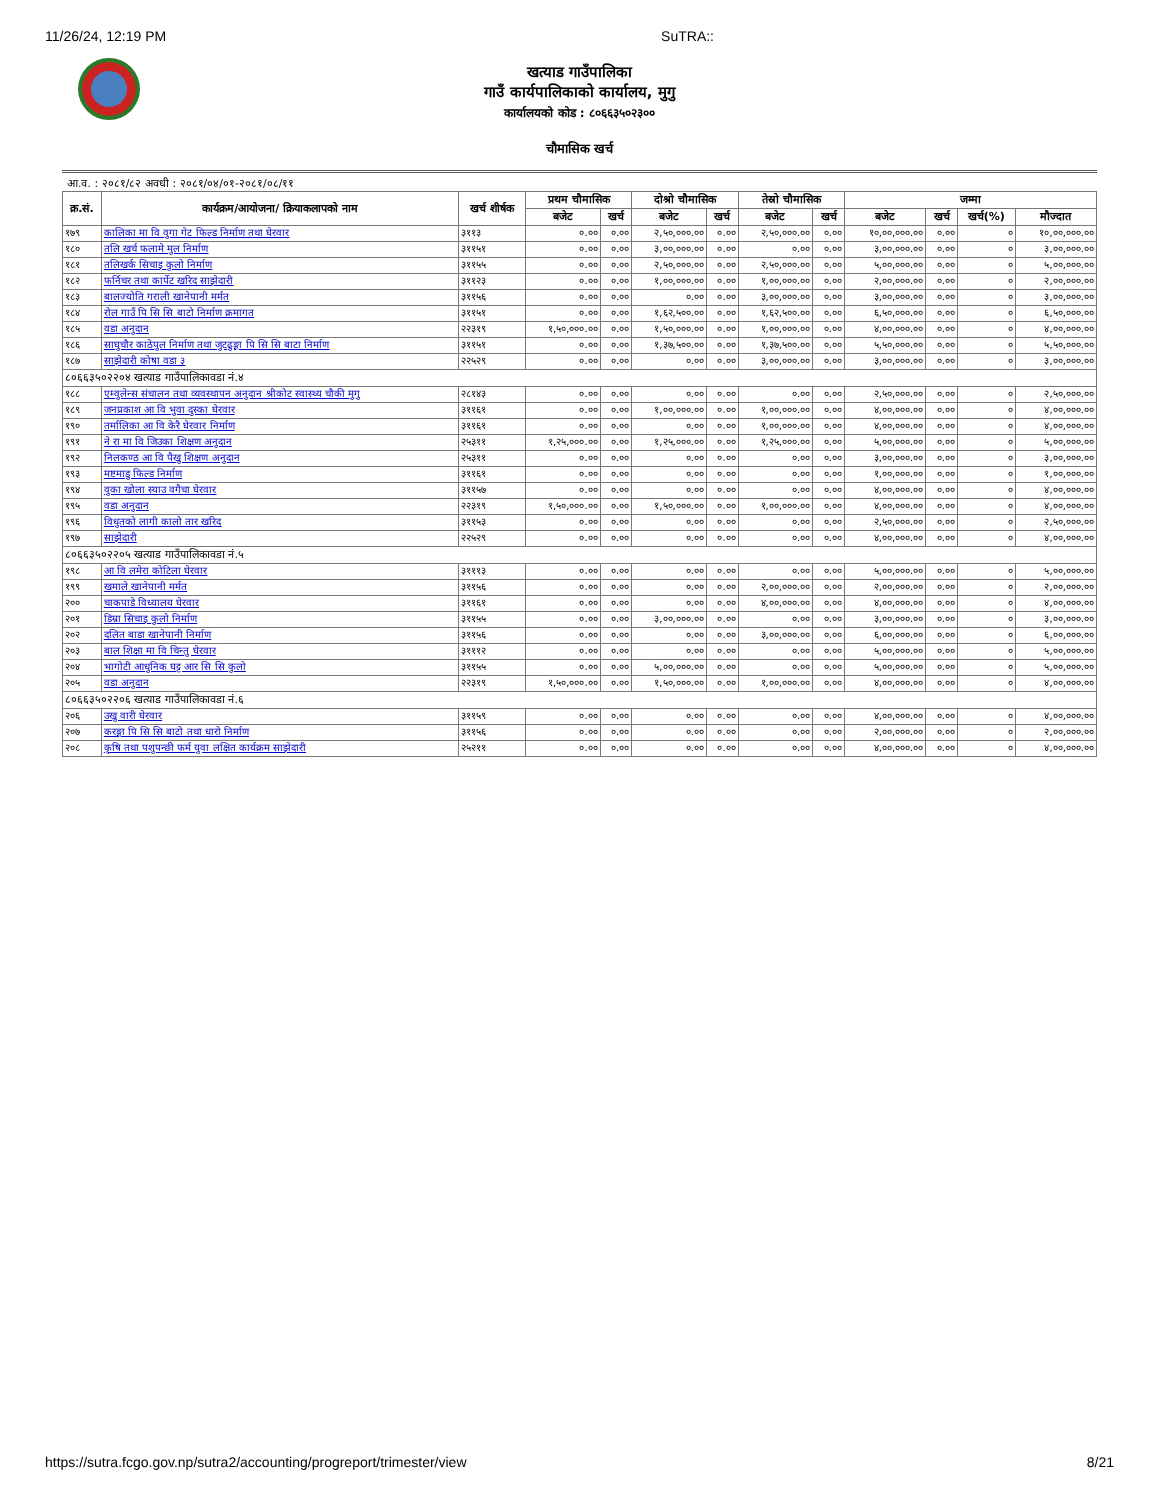11/26/24, 12:19 PM SuTRA::
खत्याड गाउँपालिका
गाउँ कार्यपालिकाको कार्यालय, मुगु
कार्यालयको कोड : ८०६६३५०२३००
चौमासिक खर्च
आ.व. : २०८१/८२ अवधी : २०८१/०४/०१-२०८१/०८/११
| क्र.सं. | कार्यक्रम/आयोजना/ क्रियाकलापको नाम | खर्च शीर्षक | प्रथम चौमासिक | | दोश्रो चौमासिक | | तेस्रो चौमासिक | | जम्मा | | | |
| --- | --- | --- | --- | --- | --- | --- | --- | --- | --- | --- | --- | --- |
| | | | बजेट | खर्च | बजेट | खर्च | बजेट | खर्च | बजेट | खर्च | खर्च(%) | मौज्दात |
| १७९ | कालिका मा वि वुगा गेट फिल्ड निर्माण तथा घेरवार | ३११३ | ०.०० | ०.०० | २,५०,०००.०० | ०.०० | २,५०,०००.०० | ०.०० | १०,००,०००.०० | ०.०० | ० | १०,००,०००.०० |
| १८० | तलि खर्च फलामे मुल निर्माण | ३११५१ | ०.०० | ०.०० | ३,००,०००.०० | ०.०० | ०.०० | ०.०० | ३,००,०००.०० | ०.०० | ० | ३,००,०००.०० |
| १८१ | तलिखर्क सिचाइ कुलो निर्माण | ३११५५ | ०.०० | ०.०० | २,५०,०००.०० | ०.०० | २,५०,०००.०० | ०.०० | ५,००,०००.०० | ०.०० | ० | ५,००,०००.०० |
| १८२ | फर्निचर तथा कार्पेट खरिद साझेदारी | ३११२३ | ०.०० | ०.०० | १,००,०००.०० | ०.०० | १,००,०००.०० | ०.०० | २,००,०००.०० | ०.०० | ० | २,००,०००.०० |
| १८३ | बालज्योति गराली खानेपानी मर्मत | ३११५६ | ०.०० | ०.०० | ०.०० | ०.०० | ३,००,०००.०० | ०.०० | ३,००,०००.०० | ०.०० | ० | ३,००,०००.०० |
| १८४ | रोल गाउँ पि सि सि बाटो निर्माण क्रमागत | ३११५१ | ०.०० | ०.०० | १,६२,५००.०० | ०.०० | १,६२,५००.०० | ०.०० | ६,५०,०००.०० | ०.०० | ० | ६,५०,०००.०० |
| १८५ | वडा अनुदान | २२३१९ | १,५०,०००.०० | ०.०० | १,५०,०००.०० | ०.०० | १,००,०००.०० | ०.०० | ४,००,०००.०० | ०.०० | ० | ४,००,०००.०० |
| १८६ | साघुचौर काठेपुल निर्माण तथा जुटढुङ्गा पि सि सि बाटा निर्माण | ३११५१ | ०.०० | ०.०० | १,३७,५००.०० | ०.०० | १,३७,५००.०० | ०.०० | ५,५०,०००.०० | ०.०० | ० | ५,५०,०००.०० |
| १८७ | साझेदारी कोषा वडा ३ | २२५२९ | ०.०० | ०.०० | ०.०० | ०.०० | ३,००,०००.०० | ०.०० | ३,००,०००.०० | ०.०० | ० | ३,००,०००.०० |
| ८०६६३५०२२०४ खत्याड गाउँपालिकावडा नं.४ | | | | | | | | | | | | |
| १८८ | एम्वुलेन्स संचालन तथा व्यवस्थापन अनुदान श्रीकोट स्वास्थ्य चौकी मुगु | २८१४३ | ०.०० | ०.०० | ०.०० | ०.०० | ०.०० | ०.०० | २,५०,०००.०० | ०.०० | ० | २,५०,०००.०० |
| १८९ | जनप्रकाश आ वि भुवा दुस्का घेरवार | ३११६१ | ०.०० | ०.०० | १,००,०००.०० | ०.०० | १,००,०००.०० | ०.०० | ४,००,०००.०० | ०.०० | ० | ४,००,०००.०० |
| १९० | तर्मालिका आ वि केरै घेरवार निर्माण | ३११६१ | ०.०० | ०.०० | ०.०० | ०.०० | १,००,०००.०० | ०.०० | ४,००,०००.०० | ०.०० | ० | ४,००,०००.०० |
| १९१ | ने रा मा वि जिउका शिक्षण अनुदान | २५३११ | १,२५,०००.०० | ०.०० | १,२५,०००.०० | ०.०० | १,२५,०००.०० | ०.०० | ५,००,०००.०० | ०.०० | ० | ५,००,०००.०० |
| १९२ | निलकण्ठ आ वि पैखु शिक्षण अनुदान | २५३११ | ०.०० | ०.०० | ०.०० | ०.०० | ०.०० | ०.०० | ३,००,०००.०० | ०.०० | ० | ३,००,०००.०० |
| १९३ | मष्टमाडु फिल्ड निर्माण | ३११६१ | ०.०० | ०.०० | ०.०० | ०.०० | ०.०० | ०.०० | १,००,०००.०० | ०.०० | ० | १,००,०००.०० |
| १९४ | वुका खोला स्याउ वगैचा घेरवार | ३११५७ | ०.०० | ०.०० | ०.०० | ०.०० | ०.०० | ०.०० | ४,००,०००.०० | ०.०० | ० | ४,००,०००.०० |
| १९५ | वडा अनुदान | २२३१९ | १,५०,०००.०० | ०.०० | १,५०,०००.०० | ०.०० | १,००,०००.०० | ०.०० | ४,००,०००.०० | ०.०० | ० | ४,००,०००.०० |
| १९६ | विधुतको लागी कालो तार खरिद | ३११५३ | ०.०० | ०.०० | ०.०० | ०.०० | ०.०० | ०.०० | २,५०,०००.०० | ०.०० | ० | २,५०,०००.०० |
| १९७ | साझेदारी | २२५२९ | ०.०० | ०.०० | ०.०० | ०.०० | ०.०० | ०.०० | ४,००,०००.०० | ०.०० | ० | ४,००,०००.०० |
| ८०६६३५०२२०५ खत्याड गाउँपालिकावडा नं.५ | | | | | | | | | | | | |
| १९८ | आ वि लमेरा कोटिला घेरवार | ३१११३ | ०.०० | ०.०० | ०.०० | ०.०० | ०.०० | ०.०० | ५,००,०००.०० | ०.०० | ० | ५,००,०००.०० |
| १९९ | खमाले खानेपानी मर्मत | ३११५६ | ०.०० | ०.०० | ०.०० | ०.०० | २,००,०००.०० | ०.०० | २,००,०००.०० | ०.०० | ० | २,००,०००.०० |
| २०० | चाकपाडे विध्यालय घेरवार | ३११६१ | ०.०० | ०.०० | ०.०० | ०.०० | ४,००,०००.०० | ०.०० | ४,००,०००.०० | ०.०० | ० | ४,००,०००.०० |
| २०१ | डिम्रा सिचाइ कुलो निर्माण | ३११५५ | ०.०० | ०.०० | ३,००,०००.०० | ०.०० | ०.०० | ०.०० | ३,००,०००.०० | ०.०० | ० | ३,००,०००.०० |
| २०२ | दलित बाडा खानेपानी निर्माण | ३११५६ | ०.०० | ०.०० | ०.०० | ०.०० | ३,००,०००.०० | ०.०० | ६,००,०००.०० | ०.०० | ० | ६,००,०००.०० |
| २०३ | बाल शिक्षा मा वि चिन्तु घेरवार | ३१११२ | ०.०० | ०.०० | ०.०० | ०.०० | ०.०० | ०.०० | ५,००,०००.०० | ०.०० | ० | ५,००,०००.०० |
| २०४ | भागोटी आधुनिक घट्ट आर सि सि कुलो | ३११५५ | ०.०० | ०.०० | ५,००,०००.०० | ०.०० | ०.०० | ०.०० | ५,००,०००.०० | ०.०० | ० | ५,००,०००.०० |
| २०५ | वडा अनुदान | २२३१९ | १,५०,०००.०० | ०.०० | १,५०,०००.०० | ०.०० | १,००,०००.०० | ०.०० | ४,००,०००.०० | ०.०० | ० | ४,००,०००.०० |
| ८०६६३५०२२०६ खत्याड गाउँपालिकावडा नं.६ | | | | | | | | | | | | |
| २०६ | उखु वारी घेरवार | ३११५९ | ०.०० | ०.०० | ०.०० | ०.०० | ०.०० | ०.०० | ४,००,०००.०० | ०.०० | ० | ४,००,०००.०० |
| २०७ | करङ्गा पि सि सि बाटो तथा धारो निर्माण | ३११५६ | ०.०० | ०.०० | ०.०० | ०.०० | ०.०० | ०.०० | २,००,०००.०० | ०.०० | ० | २,००,०००.०० |
| २०८ | कृषि तथा पशुपन्छी फर्म युवा लक्षित कार्यक्रम साझेदारी | २५२११ | ०.०० | ०.०० | ०.०० | ०.०० | ०.०० | ०.०० | ४,००,०००.०० | ०.०० | ० | ४,००,०००.०० |
https://sutra.fcgo.gov.np/sutra2/accounting/progreport/trimester/view 8/21